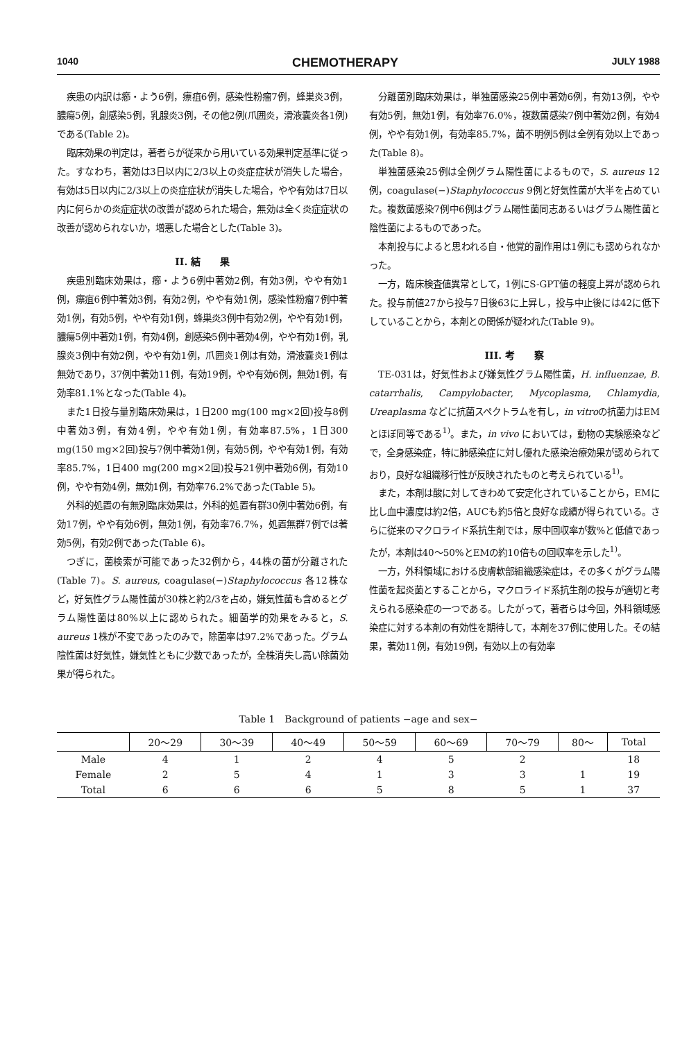1040 CHEMOTHERAPY JULY 1988
疾患の内訳は癤・よう6例，瘭疽6例，感染性粉瘤7例，蜂巣炎3例，膿瘍5例，創感染5例，乳腺炎3例，その他2例(爪囲炎，滑液嚢炎各1例)である(Table 2)。
臨床効果の判定は，著者らが従来から用いている効果判定基準に従った。すなわち，著効は3日以内に2/3以上の炎症症状が消失した場合，有効は5日以内に2/3以上の炎症症状が消失した場合，やや有効は7日以内に何らかの炎症症状の改善が認められた場合，無効は全く炎症症状の改善が認められないか，増悪した場合とした(Table 3)。
II. 結　　果
疾患別臨床効果は，癤・よう6例中著効2例，有効3例，やや有効1例，瘭疽6例中著効3例，有効2例，やや有効1例，感染性粉瘤7例中著効1例，有効5例，やや有効1例，蜂巣炎3例中有効2例，やや有効1例，膿瘍5例中著効1例，有効4例，創感染5例中著効4例，やや有効1例，乳腺炎3例中有効2例，やや有効1例，爪囲炎1例は有効，滑液嚢炎1例は無効であり，37例中著効11例，有効19例，やや有効6例，無効1例，有効率81.1%となった(Table 4)。
また1日投与量別臨床効果は，1日200 mg(100 mg×2回)投与8例中著効3例，有効4例，やや有効1例，有効率87.5%，1日300 mg(150 mg×2回)投与7例中著効1例，有効5例，やや有効1例，有効率85.7%，1日400 mg(200 mg×2回)投与21例中著効6例，有効10例，やや有効4例，無効1例，有効率76.2%であった(Table 5)。
外科的処置の有無別臨床効果は，外科的処置有群30例中著効6例，有効17例，やや有効6例，無効1例，有効率76.7%，処置無群7例では著効5例，有効2例であった(Table 6)。
つぎに，菌検索が可能であった32例から，44株の菌が分離された(Table 7)。S. aureus, coagulase(−)Staphylococcus 各12株など，好気性グラム陽性菌が30株と約2/3を占め，嫌気性菌も含めるとグラム陽性菌は80%以上に認められた。細菌学的効果をみると，S. aureus 1株が不変であったのみで，除菌率は97.2%であった。グラム陰性菌は好気性，嫌気性ともに少数であったが，全株消失し高い除菌効果が得られた。
分離菌別臨床効果は，単独菌感染25例中著効6例，有効13例，やや有効5例，無効1例，有効率76.0%，複数菌感染7例中著効2例，有効4例，やや有効1例，有効率85.7%，菌不明例5例は全例有効以上であった(Table 8)。
単独菌感染25例は全例グラム陽性菌によるもので，S. aureus 12例，coagulase(−)Staphylococcus 9例と好気性菌が大半を占めていた。複数菌感染7例中6例はグラム陽性菌同志あるいはグラム陽性菌と陰性菌によるものであった。
本剤投与によると思われる自・他覚的副作用は1例にも認められなかった。
一方，臨床検査値異常として，1例にS-GPT値の軽度上昇が認められた。投与前値27から投与7日後63に上昇し，投与中止後には42に低下していることから，本剤との関係が疑われた(Table 9)。
III. 考　　察
TE-031は，好気性および嫌気性グラム陽性菌，H. influenzae, B. catarrhalis, Campylobacter, Mycoplasma, Chlamydia, Ureaplasma などに抗菌スペクトラムを有し，in vitroの抗菌力はEMとほぼ同等である<sup>1)</sup>。また，in vivo においては，動物の実験感染などで，全身感染症，特に肺感染症に対し優れた感染治療効果が認められており，良好な組織移行性が反映されたものと考えられている<sup>1)</sup>。
また，本剤は酸に対してきわめて安定化されていることから，EMに比し血中濃度は約2倍，AUCも約5倍と良好な成績が得られている。さらに従来のマクロライド系抗生剤では，尿中回収率が数%と低値であったが，本剤は40〜50%とEMの約10倍もの回収率を示した<sup>1)</sup>。
一方，外科領域における皮膚軟部組織感染症は，その多くがグラム陽性菌を起炎菌とすることから，マクロライド系抗生剤の投与が適切と考えられる感染症の一つである。したがって，著者らは今回，外科領域感染症に対する本剤の有効性を期待して，本剤を37例に使用した。その結果，著効11例，有効19例，有効以上の有効率
Table 1　Background of patients −age and sex−
| | 20〜29 | 30〜39 | 40〜49 | 50〜59 | 60〜69 | 70〜79 | 80〜 | Total |
| --- | --- | --- | --- | --- | --- | --- | --- | --- |
| Male | 4 | 1 | 2 | 4 | 5 | 2 | | 18 |
| Female | 2 | 5 | 4 | 1 | 3 | 3 | 1 | 19 |
| Total | 6 | 6 | 6 | 5 | 8 | 5 | 1 | 37 |